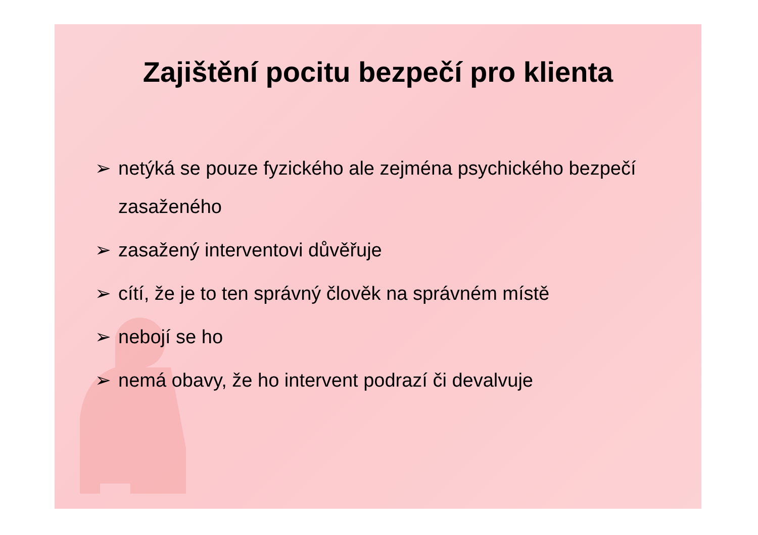Zajištění pocitu bezpečí pro klienta
➢ netýká se pouze fyzického ale zejména psychického bezpečí zasaženého
➢ zasažený interventovi důvěřuje
➢ cítí, že je to ten správný člověk na správném místě
➢ nebojí se ho
➢ nemá obavy, že ho intervent podrazí či devalvuje